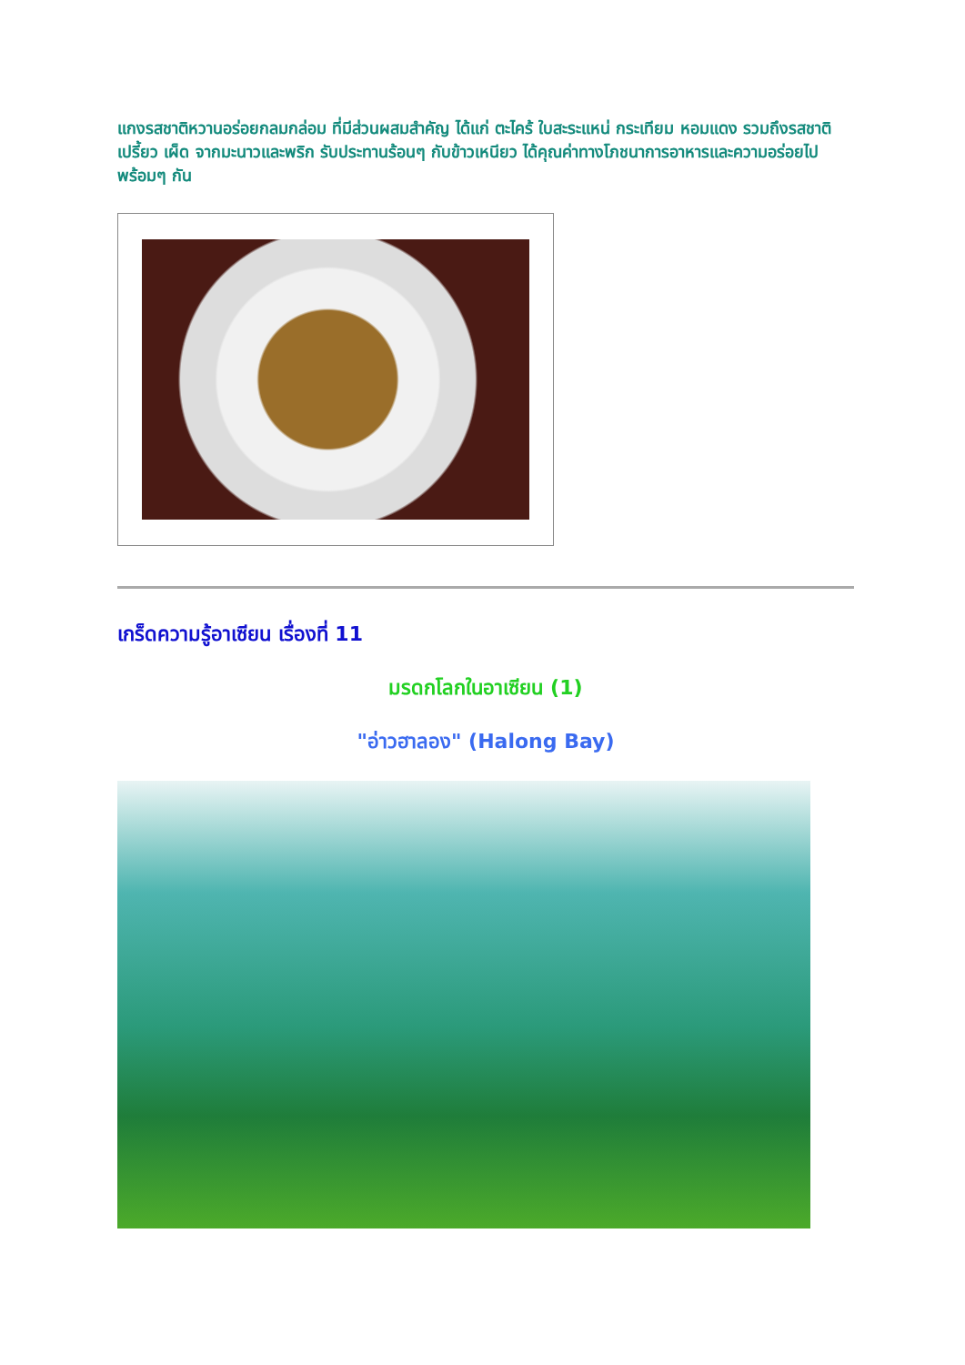แกงรสชาติหวานอร่อยกลมกล่อม ที่มีส่วนผสมสำคัญ ได้แก่ ตะไคร้ ใบสะระแหน่ กระเทียม หอมแดง รวมถึงรสชาติเปรี้ยว เผ็ด จากมะนาวและพริก รับประทานร้อนๆ กับข้าวเหนียว ได้คุณค่าทางโภชนาการอาหารและความอร่อยไปพร้อมๆ กัน
เกร็ดความรู้อาเซียน เรื่องที่ 11
มรดกโลกในอาเซียน (1)
"อ่าวฮาลอง" (Halong Bay)